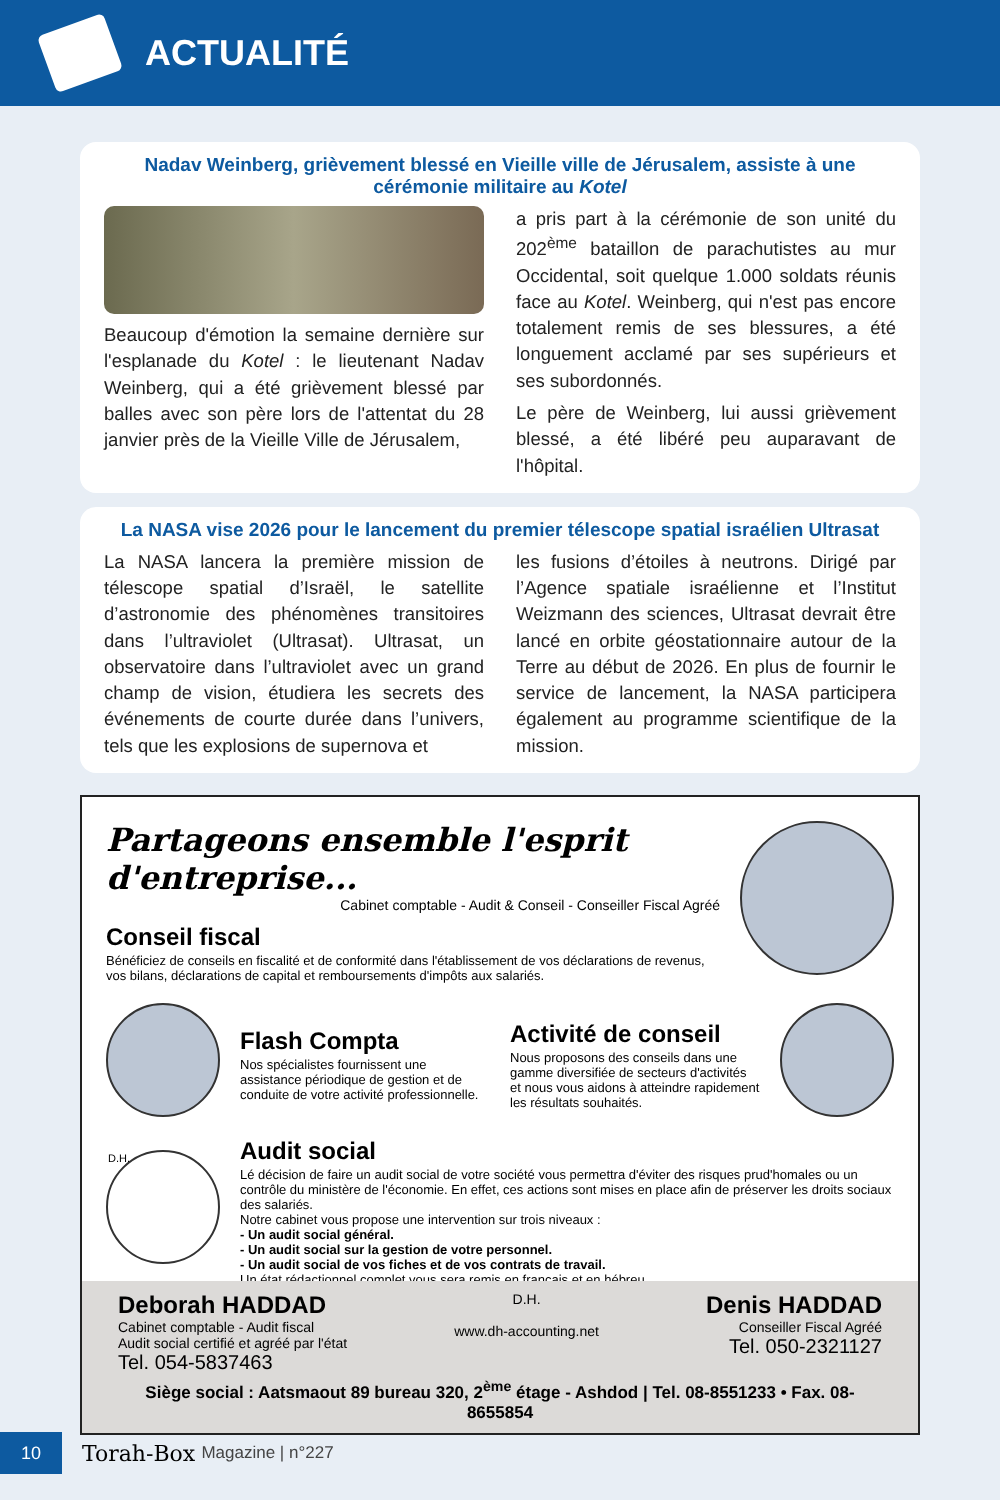ACTUALITÉ
Nadav Weinberg, grièvement blessé en Vieille ville de Jérusalem, assiste à une cérémonie militaire au Kotel
Beaucoup d'émotion la semaine dernière sur l'esplanade du Kotel : le lieutenant Nadav Weinberg, qui a été grièvement blessé par balles avec son père lors de l'attentat du 28 janvier près de la Vieille Ville de Jérusalem,
a pris part à la cérémonie de son unité du 202<sup>ème</sup> bataillon de parachutistes au mur Occidental, soit quelque 1.000 soldats réunis face au Kotel. Weinberg, qui n'est pas encore totalement remis de ses blessures, a été longuement acclamé par ses supérieurs et ses subordonnés.
Le père de Weinberg, lui aussi grièvement blessé, a été libéré peu auparavant de l'hôpital.
La NASA vise 2026 pour le lancement du premier télescope spatial israélien Ultrasat
La NASA lancera la première mission de télescope spatial d’Israël, le satellite d’astronomie des phénomènes transitoires dans l’ultraviolet (Ultrasat). Ultrasat, un observatoire dans l’ultraviolet avec un grand champ de vision, étudiera les secrets des événements de courte durée dans l’univers, tels que les explosions de supernova et
les fusions d’étoiles à neutrons. Dirigé par l’Agence spatiale israélienne et l’Institut Weizmann des sciences, Ultrasat devrait être lancé en orbite géostationnaire autour de la Terre au début de 2026. En plus de fournir le service de lancement, la NASA participera également au programme scientifique de la mission.
Partageons ensemble l'esprit d'entreprise...
Cabinet comptable - Audit & Conseil - Conseiller Fiscal Agréé
Conseil fiscal
Bénéficiez de conseils en fiscalité et de conformité dans l'établissement de vos déclarations de revenus, vos bilans, déclarations de capital et remboursements d'impôts aux salariés.
Flash Compta
Nos spécialistes fournissent une assistance périodique de gestion et de conduite de votre activité professionnelle.
Activité de conseil
Nous proposons des conseils dans une gamme diversifiée de secteurs d'activités et nous vous aidons à atteindre rapidement les résultats souhaités.
D.H.
Audit social
Lé décision de faire un audit social de votre société vous permettra d'éviter des risques prud'homales ou un contrôle du ministère de l'économie. En effet, ces actions sont mises en place afin de préserver les droits sociaux des salariés.
Notre cabinet vous propose une intervention sur trois niveaux :
- Un audit social général.
- Un audit social sur la gestion de votre personnel.
- Un audit social de vos fiches et de vos contrats de travail.
Un état rédactionnel complet vous sera remis en français et en hébreu.
Deborah HADDAD
Cabinet comptable - Audit fiscal
Audit social certifié et agréé par l'état
Tel. 054-5837463
D.H.
www.dh-accounting.net
Denis HADDAD
Conseiller Fiscal Agréé
Tel. 050-2321127
Siège social : Aatsmaout 89 bureau 320, 2<sup>ème</sup> étage - Ashdod | Tel. 08-8551233 • Fax. 08-8655854
10
Torah-Box Magazine | n°227